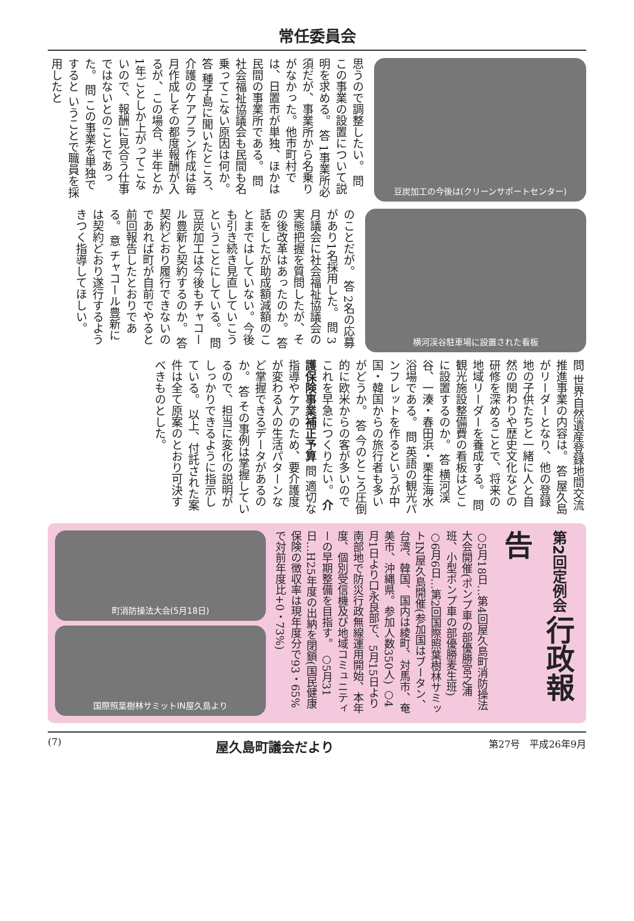常任委員会
思うので調整したい。 問 この事業の設置について説明を求める。 答 1事業所必須だが、事業所から名乗りがなかった。他市町村では、日置市が単独、ほかは民間の事業所である。 問 社会福祉協議会も民間も名乗ってこない原因は何か。 答 種子島に聞いたところ、介護のケアプラン作成は毎月作成しその都度報酬が入るが、この場合、半年とか1年ごとしか上がってこないので、報酬に見合う仕事ではないとのことであった。 問 この事業を単独ですると いうことで職員を採用したと
豆炭加工の今後は(クリーンサポートセンター)
のことだが。 答 2名の応募があり1名採用した。 問 3月議会に社会福祉協議会の実態把握を質問したが、その後改革はあったのか。 答 話をしたが助成額減額のことまではしていない。今後も引き続き見直していこうということにしている。 問 豆炭加工は今後もチャコール豊新と契約するのか。 答 契約どおり履行できないのであれば町が自前でやると前回報告したとおりである。 意 チャコール豊新には契約どおり遂行するようきつく指導してほしい。
横河渓谷駐車場に設置された看板
問 世界自然遺産登録地間交流推進事業の内容は。 答 屋久島がリーダーとなり、他の登録地の子供たちと一緒に人と自然の関わりや歴史文化などの研修を深めることで、将来の地域リーダーを養成する。 問 観光施設整備費の看板はどこに設置するのか。 答 横河渓谷、一湊・春田浜・栗生海水浴場である。 問 英語の観光パンフレットを作るというが中国・韓国からの旅行者も多いがどうか。 答 今のところ圧倒的に欧米からの客が多いのでこれを早急につくりたい。 介護保険事業補正予算 問 適切な指導やケアのため、要介護度が変わる人の生活パターンなど掌握できるデータがあるのか。 答 その事例は掌握しているので、担当に変化の説明がしっかりできるように指示している。 以上、付託された案件は全て原案のとおり可決すべきものとした。
第2回定例会 行政報告
○5月18日…第4回屋久島町消防操法大会開催(ポンプ車の部優勝宮之浦班、小型ポンプ車の部優勝麦生班) ○6月6日…第2回国際照葉樹林サミットIN屋久島開催(参加国はブータン、台湾、韓国、国内は綾町、対馬市、奄美市、沖縄県。参加人数350人) ○4月1日より口永良部で、5月15日より南部地で防災行政無線運用開始、本年度、個別受信機及び地域コミュニティーの早期整備を目指す。 ○5月31日…H25年度の出納を閉鎖(国民健康保険の徴収率は現年度分で93・65%で対前年度比+0・73%)
町消防操法大会(5月18日)
国際照葉樹林サミットIN屋久島より
(7) 屋久島町議会だより 第27号　平成26年9月